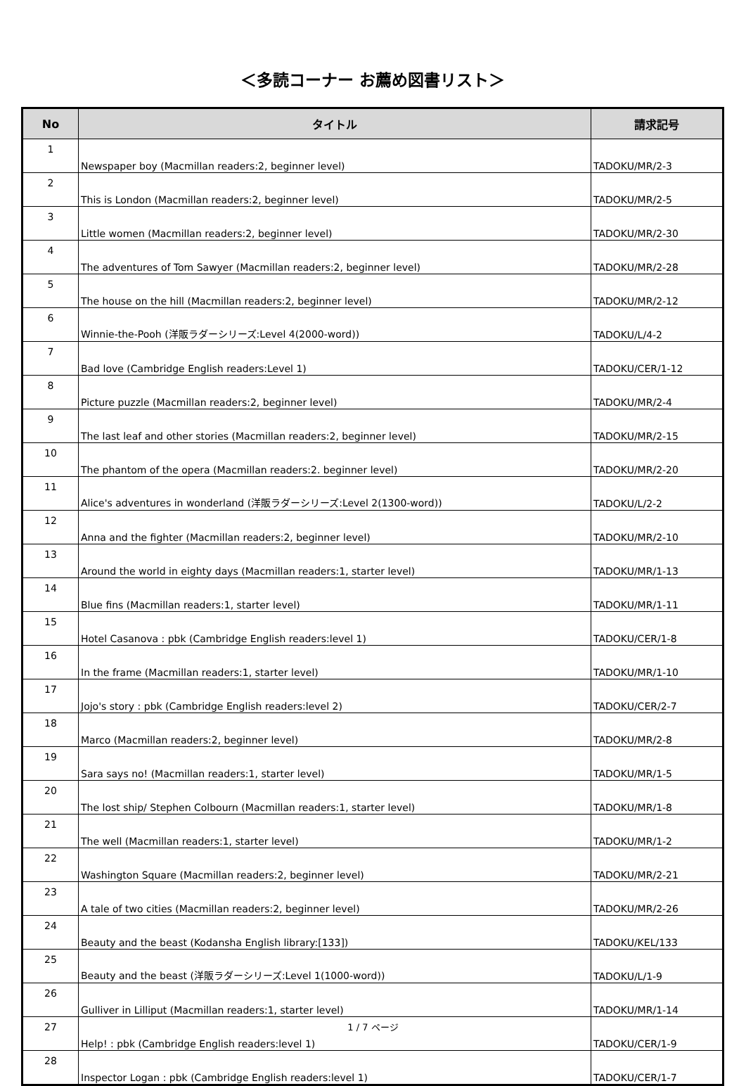＜多読コーナー お薦め図書リスト＞
| No | タイトル | 請求記号 |
| --- | --- | --- |
| 1 | Newspaper boy (Macmillan readers:2, beginner level) | TADOKU/MR/2-3 |
| 2 | This is London (Macmillan readers:2, beginner level) | TADOKU/MR/2-5 |
| 3 | Little women (Macmillan readers:2, beginner level) | TADOKU/MR/2-30 |
| 4 | The adventures of Tom Sawyer (Macmillan readers:2, beginner level) | TADOKU/MR/2-28 |
| 5 | The house on the hill (Macmillan readers:2, beginner level) | TADOKU/MR/2-12 |
| 6 | Winnie-the-Pooh (洋販ラダーシリーズ:Level 4(2000-word)) | TADOKU/L/4-2 |
| 7 | Bad love (Cambridge English readers:Level 1) | TADOKU/CER/1-12 |
| 8 | Picture puzzle (Macmillan readers:2, beginner level) | TADOKU/MR/2-4 |
| 9 | The last leaf and other stories (Macmillan readers:2, beginner level) | TADOKU/MR/2-15 |
| 10 | The phantom of the opera (Macmillan readers:2. beginner level) | TADOKU/MR/2-20 |
| 11 | Alice's adventures in wonderland (洋販ラダーシリーズ:Level 2(1300-word)) | TADOKU/L/2-2 |
| 12 | Anna and the fighter (Macmillan readers:2, beginner level) | TADOKU/MR/2-10 |
| 13 | Around the world in eighty days (Macmillan readers:1, starter level) | TADOKU/MR/1-13 |
| 14 | Blue fins (Macmillan readers:1, starter level) | TADOKU/MR/1-11 |
| 15 | Hotel Casanova : pbk (Cambridge English readers:level 1) | TADOKU/CER/1-8 |
| 16 | In the frame (Macmillan readers:1, starter level) | TADOKU/MR/1-10 |
| 17 | Jojo's story : pbk (Cambridge English readers:level 2) | TADOKU/CER/2-7 |
| 18 | Marco (Macmillan readers:2, beginner level) | TADOKU/MR/2-8 |
| 19 | Sara says no! (Macmillan readers:1, starter level) | TADOKU/MR/1-5 |
| 20 | The lost ship/ Stephen Colbourn (Macmillan readers:1, starter level) | TADOKU/MR/1-8 |
| 21 | The well (Macmillan readers:1, starter level) | TADOKU/MR/1-2 |
| 22 | Washington Square (Macmillan readers:2, beginner level) | TADOKU/MR/2-21 |
| 23 | A tale of two cities (Macmillan readers:2, beginner level) | TADOKU/MR/2-26 |
| 24 | Beauty and the beast (Kodansha English library:[133]) | TADOKU/KEL/133 |
| 25 | Beauty and the beast (洋販ラダーシリーズ:Level 1(1000-word)) | TADOKU/L/1-9 |
| 26 | Gulliver in Lilliput (Macmillan readers:1, starter level) | TADOKU/MR/1-14 |
| 27 | Help! : pbk (Cambridge English readers:level 1) | TADOKU/CER/1-9 |
| 28 | Inspector Logan : pbk (Cambridge English readers:level 1) | TADOKU/CER/1-7 |
1 / 7 ページ